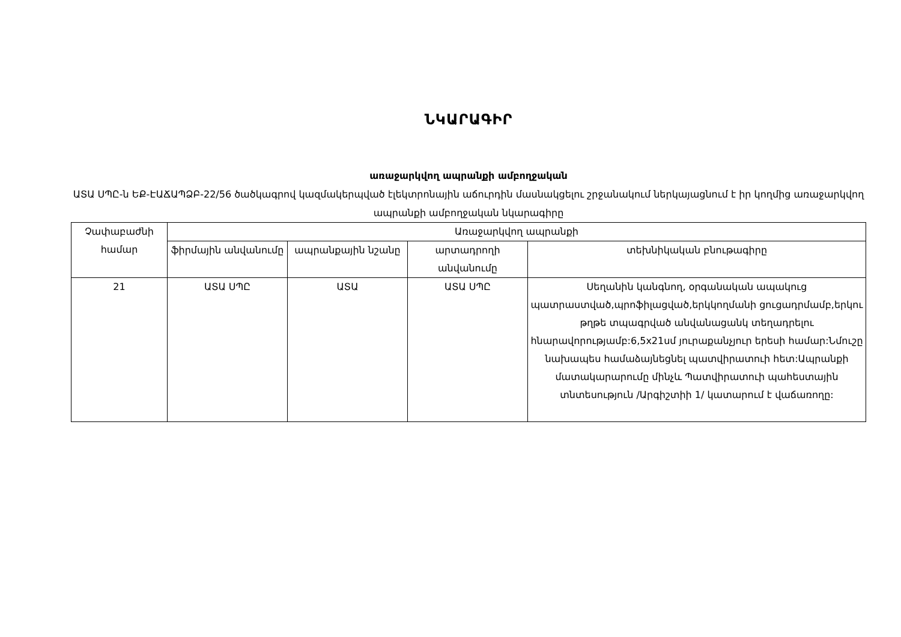ՆԿԱՐԱԳԻՐ
առաջարկվող ապրանքի ամբողջական
ԱՏԱ ՍՊԸ-ն ԵՔ-ԷԱՃԱՊՁԲ-22/56 ծածկագրով կազմակերպված էլեկտրոնային աճուրդին մասնակցելու շրջանակում ներկայացնում է իր կողմից առաջարկվող ապրանքի ամբողջական նկարագիրը
| Չափաբաժնի համար | Առաջարկվող ապրանքի | | | |
| --- | --- | --- | --- | --- |
| | ֆիրմային անվանումը | ապրանքային նշանը | արտադրողի անվանումը | տեխնիկական բնութագիրը |
| 21 | ԱՏԱ ՍՊԸ | ԱՏԱ | ԱՏԱ ՍՊԸ | Սեղանին կանգնող, օրգանական ապակուց պատրաստված,պրոֆիլացված,երկկողմանի ցուցադրմամբ,երկու թղթե տպագրված անվանացանկ տեղադրելու հնարավորությամբ:6,5x21սմ յուրաքանչյուր երեսի համար:Նմուշը նախապես համաձայնեցնել պատվիրատուի հետ:Ապրանքի մատակարարումը մինչև Պատվիրատուի պահեստային տնտեսություն /Արգիշտիի 1/ կատարում է վաճառողը: |